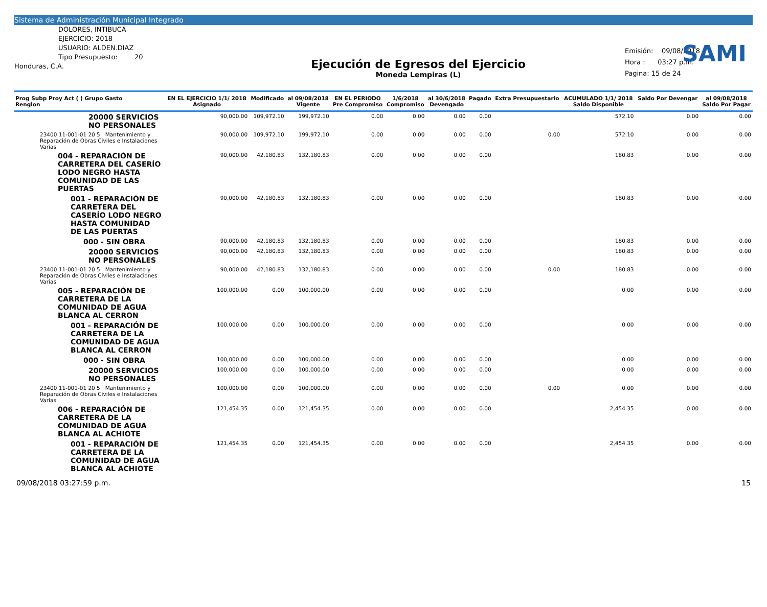Sistema de Administración Municipal Integrado
SAMI
DOLORES, INTIBUCÁ
EJERCICIO: 2018
USUARIO: ALDEN.DIAZ
Tipo Presupuesto: 20
Honduras, C.A.
Ejecución de Egresos del Ejercicio
Moneda Lempiras (L)
Emisión: 09/08/2018
Hora : 03:27 p.m.
Pagina: 15 de 24
| Prog Subp Proy Act ( ) Grupo Gasto Renglon | EN EL EJERCICIO 1/1/ 2018 Asignado | Modificado | al 09/08/2018 Vigente | EN EL PERIODO Pre Compromiso | 1/6/2018 Compromiso | al 30/6/2018 Devengado | Pagado | Extra Presupuestario | ACUMULADO 1/1/ 2018 Saldo Disponible | Saldo Por Devengar | al 09/08/2018 Saldo Por Pagar |
| --- | --- | --- | --- | --- | --- | --- | --- | --- | --- | --- | --- |
| 20000 SERVICIOS NO PERSONALES | 90,000.00 | 109,972.10 | 199,972.10 | 0.00 | 0.00 | 0.00 | 0.00 | | 572.10 | 0.00 | 0.00 |
| 23400 11-001-01 20 5 Mantenimiento y Reparación de Obras Civiles e Instalaciones Varias | 90,000.00 | 109,972.10 | 199,972.10 | 0.00 | 0.00 | 0.00 | 0.00 | 0.00 | 572.10 | 0.00 | 0.00 |
| 004 - REPARACIÓN DE CARRETERA DEL CASERÍO LODO NEGRO HASTA COMUNIDAD DE LAS PUERTAS | 90,000.00 | 42,180.83 | 132,180.83 | 0.00 | 0.00 | 0.00 | 0.00 | | 180.83 | 0.00 | 0.00 |
| 001 - REPARACIÓN DE CARRETERA DEL CASERÍO LODO NEGRO HASTA COMUNIDAD DE LAS PUERTAS | 90,000.00 | 42,180.83 | 132,180.83 | 0.00 | 0.00 | 0.00 | 0.00 | | 180.83 | 0.00 | 0.00 |
| 000 - SIN OBRA | 90,000.00 | 42,180.83 | 132,180.83 | 0.00 | 0.00 | 0.00 | 0.00 | | 180.83 | 0.00 | 0.00 |
| 20000 SERVICIOS NO PERSONALES | 90,000.00 | 42,180.83 | 132,180.83 | 0.00 | 0.00 | 0.00 | 0.00 | | 180.83 | 0.00 | 0.00 |
| 23400 11-001-01 20 5 Mantenimiento y Reparación de Obras Civiles e Instalaciones Varias | 90,000.00 | 42,180.83 | 132,180.83 | 0.00 | 0.00 | 0.00 | 0.00 | 0.00 | 180.83 | 0.00 | 0.00 |
| 005 - REPARACIÓN DE CARRETERA DE LA COMUNIDAD DE AGUA BLANCA AL CERRON | 100,000.00 | 0.00 | 100,000.00 | 0.00 | 0.00 | 0.00 | 0.00 | | 0.00 | 0.00 | 0.00 |
| 001 - REPARACIÓN DE CARRETERA DE LA COMUNIDAD DE AGUA BLANCA AL CERRON | 100,000.00 | 0.00 | 100,000.00 | 0.00 | 0.00 | 0.00 | 0.00 | | 0.00 | 0.00 | 0.00 |
| 000 - SIN OBRA | 100,000.00 | 0.00 | 100,000.00 | 0.00 | 0.00 | 0.00 | 0.00 | | 0.00 | 0.00 | 0.00 |
| 20000 SERVICIOS NO PERSONALES | 100,000.00 | 0.00 | 100,000.00 | 0.00 | 0.00 | 0.00 | 0.00 | | 0.00 | 0.00 | 0.00 |
| 23400 11-001-01 20 5 Mantenimiento y Reparación de Obras Civiles e Instalaciones Varias | 100,000.00 | 0.00 | 100,000.00 | 0.00 | 0.00 | 0.00 | 0.00 | 0.00 | 0.00 | 0.00 | 0.00 |
| 006 - REPARACIÓN DE CARRETERA DE LA COMUNIDAD DE AGUA BLANCA AL ACHIOTE | 121,454.35 | 0.00 | 121,454.35 | 0.00 | 0.00 | 0.00 | 0.00 | | 2,454.35 | 0.00 | 0.00 |
| 001 - REPARACIÓN DE CARRETERA DE LA COMUNIDAD DE AGUA BLANCA AL ACHIOTE | 121,454.35 | 0.00 | 121,454.35 | 0.00 | 0.00 | 0.00 | 0.00 | | 2,454.35 | 0.00 | 0.00 |
09/08/2018 03:27:59 p.m. 15